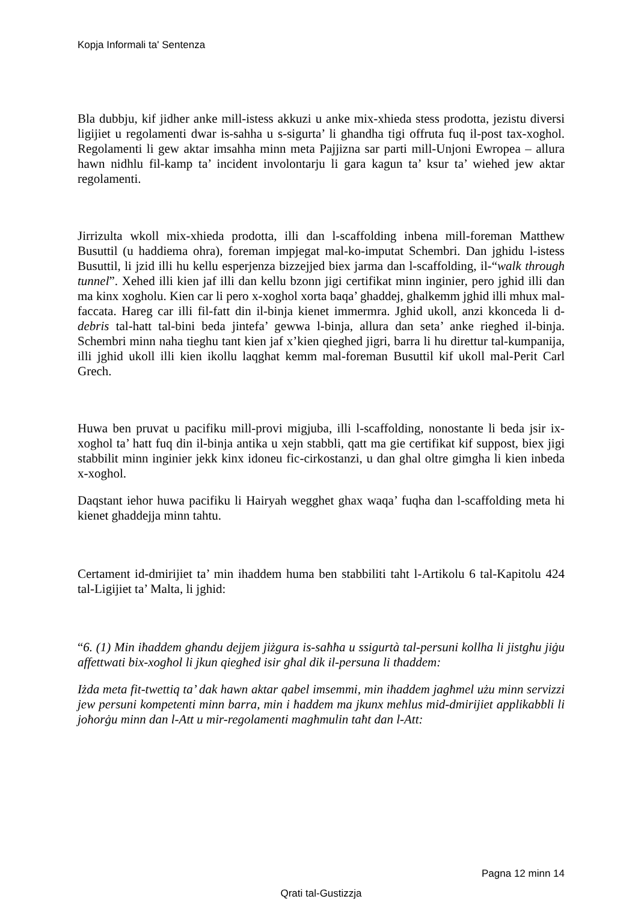Kopja Informali ta' Sentenza
Bla dubbju, kif jidher anke mill-istess akkuzi u anke mix-xhieda stess prodotta, jezistu diversi ligijiet u regolamenti dwar is-sahha u s-sigurta’ li ghandha tigi offruta fuq il-post tax-xoghol. Regolamenti li gew aktar imsahha minn meta Pajjizna sar parti mill-Unjoni Ewropea – allura hawn nidhlu fil-kamp ta’ incident involontarju li gara kagun ta’ ksur ta’ wiehed jew aktar regolamenti.
Jirrizulta wkoll mix-xhieda prodotta, illi dan l-scaffolding inbena mill-foreman Matthew Busuttil (u haddiema ohra), foreman impjegat mal-ko-imputat Schembri. Dan jghidu l-istess Busuttil, li jzid illi hu kellu esperjenza bizzejjed biex jarma dan l-scaffolding, il-“walk through tunnel”. Xehed illi kien jaf illi dan kellu bzonn jigi certifikat minn inginier, pero jghid illi dan ma kinx xogholu. Kien car li pero x-xoghol xorta baqa’ ghaddej, ghalkemm jghid illi mhux mal-faccata. Hareg car illi fil-fatt din il-binja kienet immermra. Jghid ukoll, anzi kkonceda li d-debris tal-hatt tal-bini beda jintefa’ gewwa l-binja, allura dan seta’ anke rieghed il-binja. Schembri minn naha tieghu tant kien jaf x’kien qieghed jigri, barra li hu direttur tal-kumpanija, illi jghid ukoll illi kien ikollu laqghat kemm mal-foreman Busuttil kif ukoll mal-Perit Carl Grech.
Huwa ben pruvat u pacifiku mill-provi migjuba, illi l-scaffolding, nonostante li beda jsir ix-xoghol ta’ hatt fuq din il-binja antika u xejn stabbli, qatt ma gie certifikat kif suppost, biex jigi stabbilit minn inginier jekk kinx idoneu fic-cirkostanzi, u dan ghal oltre gimgha li kien inbeda x-xoghol.
Daqstant iehor huwa pacifiku li Hairyah wegghet ghax waqa’ fuqha dan l-scaffolding meta hi kienet ghaddejja minn tahtu.
Certament id-dmirijiet ta’ min ihaddem huma ben stabbiliti taht l-Artikolu 6 tal-Kapitolu 424 tal-Ligijiet ta’ Malta, li jghid:
“6. (1) Min iħaddem għandu dejjem jiżgura is-saħħa u ssigurtà tal-persuni kollha li jistgħu jiġu affettwati bix-xogħol li jkun qiegħed isir għal dik il-persuna li tħaddem:
Iżda meta fit-twettiq ta’ dak hawn aktar qabel imsemmi, min iħaddem jagħmel użu minn servizzi jew persuni kompetenti minn barra, min i ħaddem ma jkunx meħlus mid-dmirijiet applikabbli li joħorġu minn dan l-Att u mir-regolamenti magħmulin taħt dan l-Att:
Pagna 12 minn 14
Qrati tal-Gustizzja